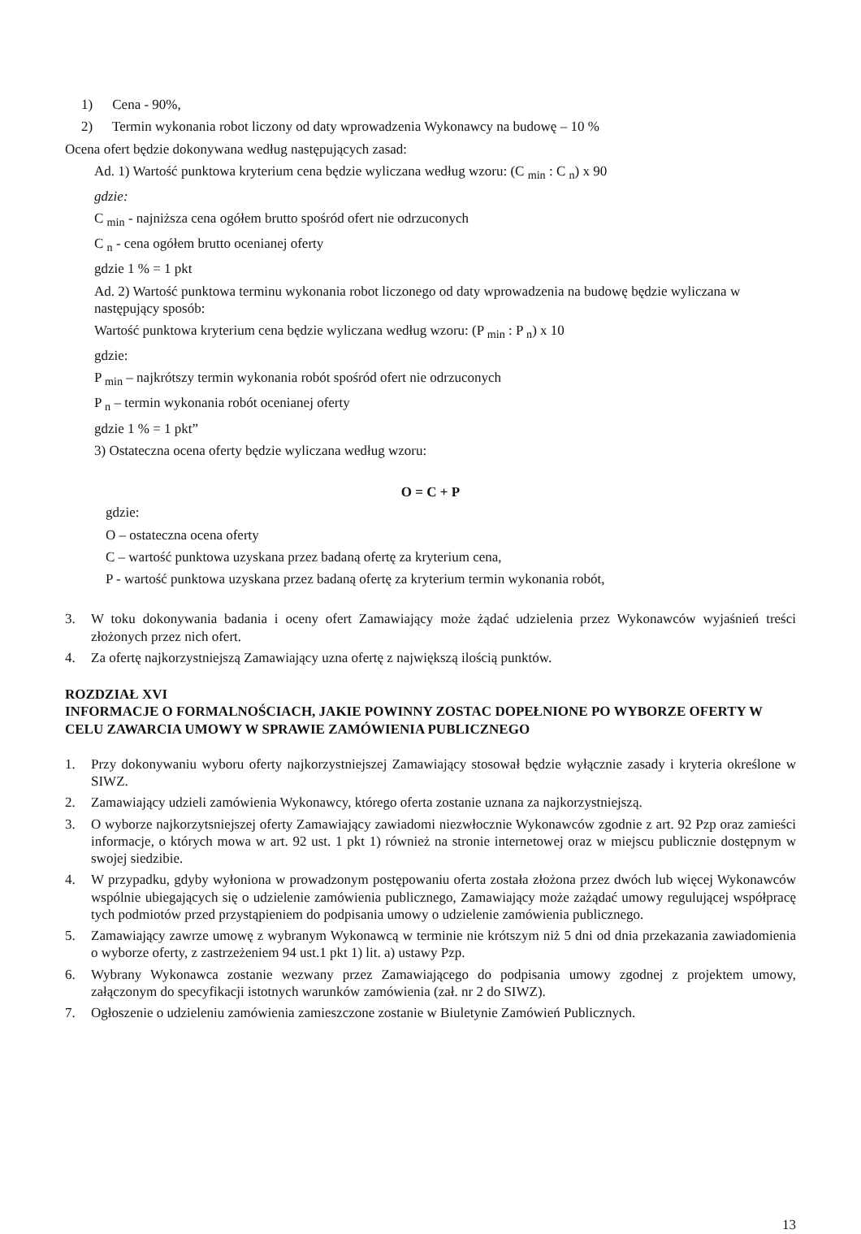1) Cena - 90%,
2) Termin wykonania robot liczony od daty wprowadzenia Wykonawcy na budowę – 10 %
Ocena ofert będzie dokonywana według następujących zasad:
Ad. 1) Wartość punktowa kryterium cena będzie wyliczana według wzoru: (C <sub>min</sub> : C <sub>n</sub>) x 90
gdzie:
C <sub>min</sub> - najniższa cena ogółem brutto spośród ofert nie odrzuconych
C <sub>n</sub> - cena ogółem brutto ocenianej oferty
gdzie 1 % = 1 pkt
Ad. 2) Wartość punktowa terminu wykonania robot liczonego od daty wprowadzenia na budowę będzie wyliczana w następujący sposób:
Wartość punktowa kryterium cena będzie wyliczana według wzoru: (P <sub>min</sub> : P <sub>n</sub>) x 10
gdzie:
P <sub>min</sub> – najkrótszy termin wykonania robót spośród ofert nie odrzuconych
P <sub>n</sub> – termin wykonania robót ocenianej oferty
gdzie 1 % = 1 pkt”
3) Ostateczna ocena oferty będzie wyliczana według wzoru:
O = C + P
gdzie:
O – ostateczna ocena oferty
C – wartość punktowa uzyskana przez badaną ofertę za kryterium cena,
P - wartość punktowa uzyskana przez badaną ofertę za kryterium termin wykonania robót,
3. W toku dokonywania badania i oceny ofert Zamawiający może żądać udzielenia przez Wykonawców wyjaśnień treści złożonych przez nich ofert.
4. Za ofertę najkorzystniejszą Zamawiający uzna ofertę z największą ilością punktów.
ROZDZIAŁ XVI
INFORMACJE O FORMALNOŚCIACH, JAKIE POWINNY ZOSTAC DOPEŁNIONE PO WYBORZE OFERTY W CELU ZAWARCIA UMOWY W SPRAWIE ZAMÓWIENIA PUBLICZNEGO
1. Przy dokonywaniu wyboru oferty najkorzystniejszej Zamawiający stosował będzie wyłącznie zasady i kryteria określone w SIWZ.
2. Zamawiający udzieli zamówienia Wykonawcy, którego oferta zostanie uznana za najkorzystniejszą.
3. O wyborze najkorzytsniejszej oferty Zamawiający zawiadomi niezwłocznie Wykonawców zgodnie z art. 92 Pzp oraz zamieści informacje, o których mowa w art. 92 ust. 1 pkt 1) również na stronie internetowej oraz w miejscu publicznie dostępnym w swojej siedzibie.
4. W przypadku, gdyby wyłoniona w prowadzonym postępowaniu oferta została złożona przez dwóch lub więcej Wykonawców wspólnie ubiegających się o udzielenie zamówienia publicznego, Zamawiający może zażądać umowy regulującej współpracę tych podmiotów przed przystąpieniem do podpisania umowy o udzielenie zamówienia publicznego.
5. Zamawiający zawrze umowę z wybranym Wykonawcą w terminie nie krótszym niż 5 dni od dnia przekazania zawiadomienia o wyborze oferty, z zastrzeżeniem 94 ust.1 pkt 1) lit. a) ustawy Pzp.
6. Wybrany Wykonawca zostanie wezwany przez Zamawiającego do podpisania umowy zgodnej z projektem umowy, załączonym do specyfikacji istotnych warunków zamówienia (zał. nr 2 do SIWZ).
7. Ogłoszenie o udzieleniu zamówienia zamieszczone zostanie w Biuletynie Zamówień Publicznych.
13